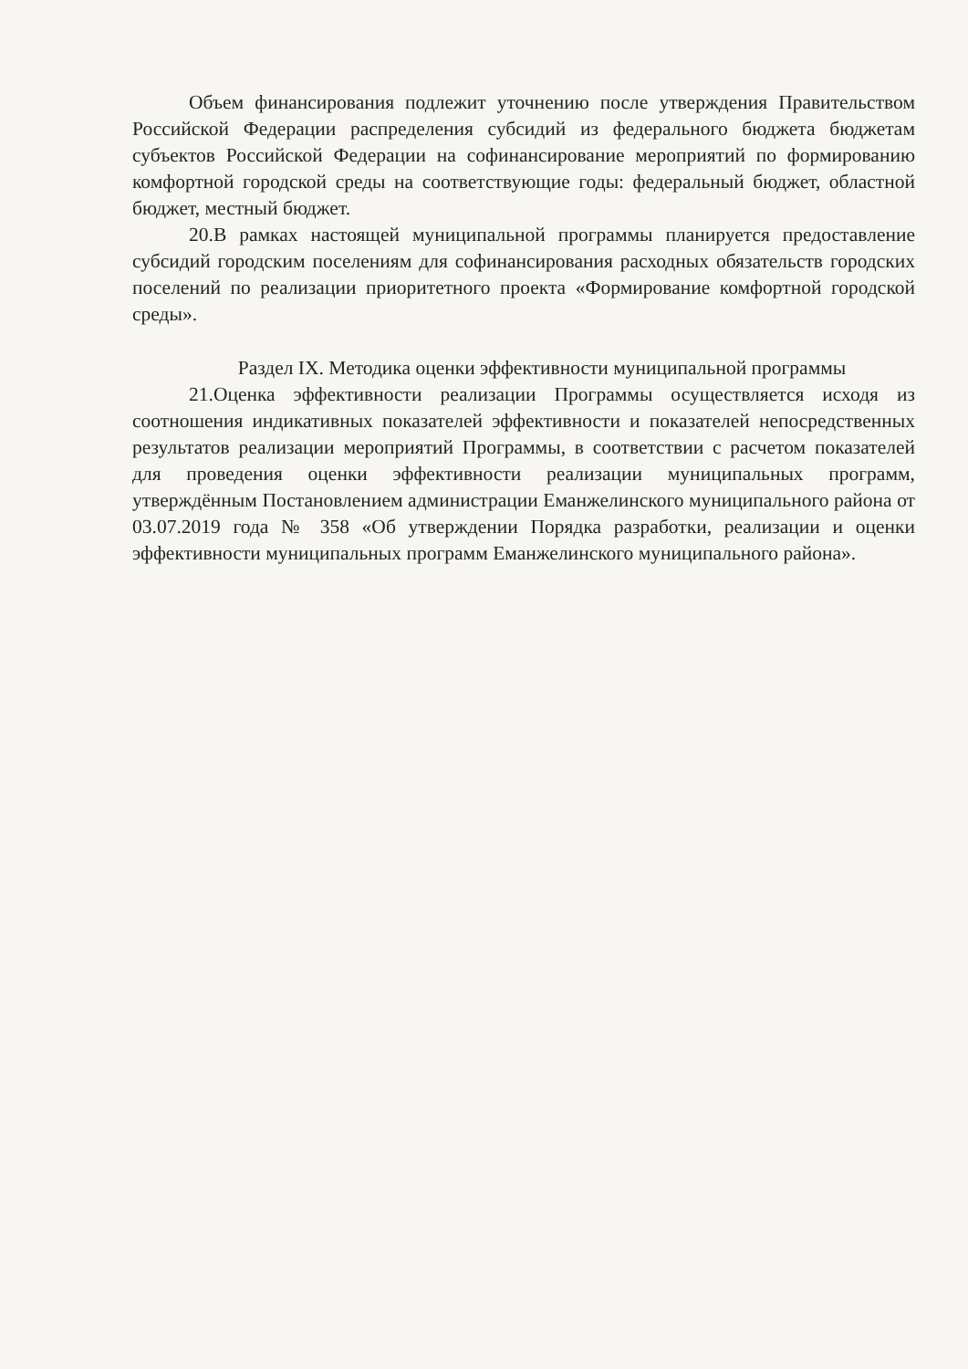Объем финансирования подлежит уточнению после утверждения Правительством Российской Федерации распределения субсидий из федерального бюджета бюджетам субъектов Российской Федерации на софинансирование мероприятий по формированию комфортной городской среды на соответствующие годы: федеральный бюджет, областной бюджет, местный бюджет.
20.В рамках настоящей муниципальной программы планируется предоставление субсидий городским поселениям для софинансирования расходных обязательств городских поселений по реализации приоритетного проекта «Формирование комфортной городской среды».
Раздел IX. Методика оценки эффективности муниципальной программы
21.Оценка эффективности реализации Программы осуществляется исходя из соотношения индикативных показателей эффективности и показателей непосредственных результатов реализации мероприятий Программы, в соответствии с расчетом показателей для проведения оценки эффективности реализации муниципальных программ, утверждённым Постановлением администрации Еманжелинского муниципального района от 03.07.2019 года № 358 «Об утверждении Порядка разработки, реализации и оценки эффективности муниципальных программ Еманжелинского муниципального района».